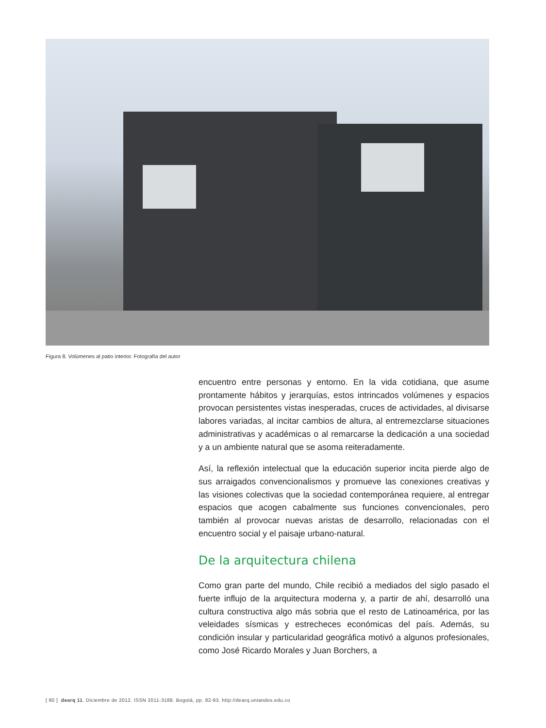Figura 8. Volúmenes al patio interior. Fotografía del autor
encuentro entre personas y entorno. En la vida cotidiana, que asume prontamente hábitos y jerarquías, estos intrincados volúmenes y espacios provocan persistentes vistas inesperadas, cruces de actividades, al divisarse labores variadas, al incitar cambios de altura, al entremezclarse situaciones administrativas y académicas o al remarcarse la dedicación a una sociedad y a un ambiente natural que se asoma reiteradamente.
Así, la reflexión intelectual que la educación superior incita pierde algo de sus arraigados convencionalismos y promueve las conexiones creativas y las visiones colectivas que la sociedad contemporánea requiere, al entregar espacios que acogen cabalmente sus funciones convencionales, pero también al provocar nuevas aristas de desarrollo, relacionadas con el encuentro social y el paisaje urbano-natural.
De la arquitectura chilena
Como gran parte del mundo, Chile recibió a mediados del siglo pasado el fuerte influjo de la arquitectura moderna y, a partir de ahí, desarrolló una cultura constructiva algo más sobria que el resto de Latinoamérica, por las veleidades sísmicas y estrecheces económicas del país. Además, su condición insular y particularidad geográfica motivó a algunos profesionales, como José Ricardo Morales y Juan Borchers, a
[ 90 ] dearq 11. Diciembre de 2012. ISSN 2011-3188. Bogotá, pp. 82-93. http://dearq.uniandes.edu.co